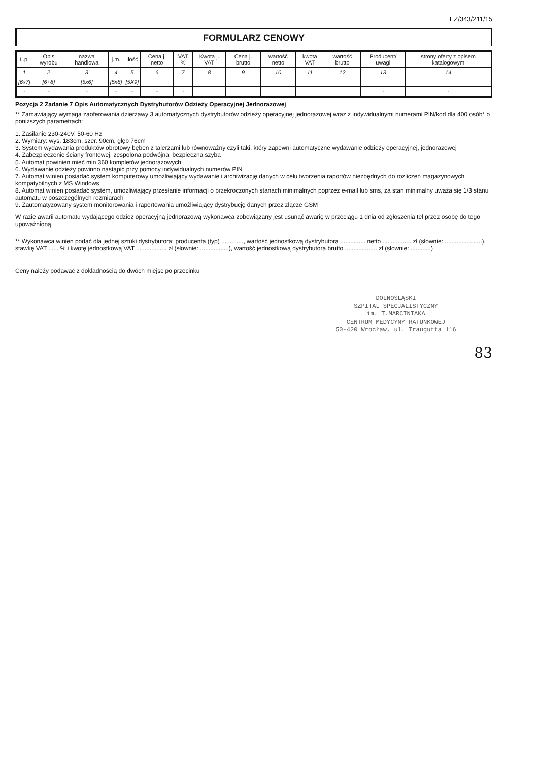EZ/343/211/15
FORMULARZ CENOWY
| L.p. | Opis wyrobu | nazwa handlowa | j.m. | Ilość | Cena j. netto | VAT % | Kwota j. VAT | Cena j. brutto | wartość netto | kwota VAT | wartość brutto | Producent/ uwagi | strony oferty z opisem katalogowym |
| --- | --- | --- | --- | --- | --- | --- | --- | --- | --- | --- | --- | --- | --- |
| 1 | 2 | 3 | 4 | 5 | 6 | 7 | 8 | 9 | 10 | 11 | 12 | 13 | 14 |
| [6x7] | [6+8] | [5x6] | [5x8] | [5X9] | | | | | | | | | |
| - | - | - | - | - | - | - | | | | | | - | - |
Pozycja 2 Zadanie 7 Opis Automatycznych Dystrybutorów Odzieży Operacyjnej Jednorazowej
** Zamawiający wymaga zaoferowania dzierżawy 3 automatycznych dystrybutorów odzieży operacyjnej jednorazowej wraz z indywidualnymi numerami PIN/kod dla 400 osób* o poniższych parametrach:
1. Zasilanie 230-240V, 50-60 Hz
2. Wymiary: wys. 183cm, szer. 90cm, głęb 76cm
3. System wydawania produktów obrotowy bęben z talerzami lub równoważny czyli taki, który zapewni automatyczne wydawanie odzieży operacyjnej, jednorazowej
4. Zabezpieczenie ściany frontowej, zespolona podwójna, bezpieczna szyba
5. Automat powinien mieć min 360 kompletów jednorazowych
6. Wydawanie odzieży powinno nastąpić przy pomocy indywidualnych numerów PIN
7. Automat winien posiadać system komputerowy umożliwiający wydawanie i archiwizację danych w celu tworzenia raportów niezbędnych do rozliczeń magazynowych kompatybilnych z MS Windows
8. Automat winien posiadać system, umożliwiający przesłanie informacji o przekroczonych stanach minimalnych poprzez e-mail lub sms, za stan minimalny uważa się 1/3 stanu automatu w poszczególnych rozmiarach
9. Zautomatyzowany system monitorowania i raportowania umożliwiający dystrybucję danych przez złącze GSM
W razie awarii automatu wydającego odzież operacyjną jednorazową wykonawca zobowiązany jest usunąć awarię w przeciągu 1 dnia od zgłoszenia tel przez osobę do tego upoważnioną.
** Wykonawca winien podać dla jednej sztuki dystrybutora: producenta (typ) ............., wartość jednostkową dystrybutora ............... netto ................. zł (słownie: ......................), stawkę VAT ...... % i kwotę jednostkową VAT .................. zł (słownie: .................), wartość jednostkową dystrybutora brutto ................... zł (słownie: ............)
Ceny należy podawać z dokładnością do dwóch miejsc po przecinku
DOLNOŚLĄSKI
SZPITAL SPECJALISTYCZNY
im. T.MARCINIAKA
CENTRUM MEDYCYNY RATUNKOWEJ
50-420 Wrocław, ul. Traugutta 116
83